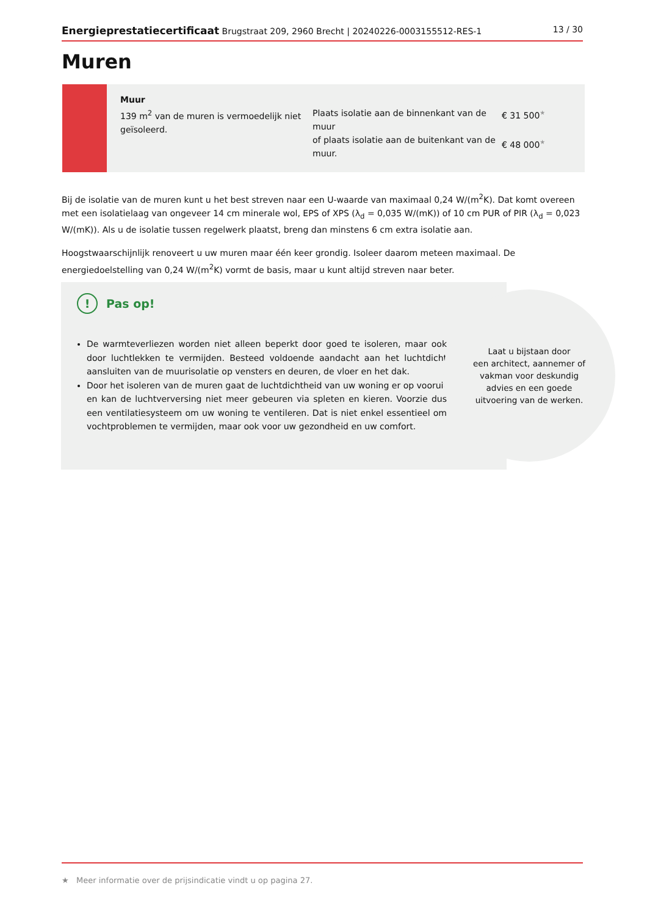Energieprestatiecertificaat Brugstraat 209, 2960 Brecht | 20240226-0003155512-RES-1 13 / 30
Muren
Muur
139 m<sup>2</sup> van de muren is vermoedelijk niet geïsoleerd.
Plaats isolatie aan de binnenkant van de muur
of plaats isolatie aan de buitenkant van de muur.
€ 31 500★
€ 48 000★
Bij de isolatie van de muren kunt u het best streven naar een U-waarde van maximaal 0,24 W/(m<sup>2</sup>K). Dat komt overeen met een isolatielaag van ongeveer 14 cm minerale wol, EPS of XPS (λ<sub>d</sub> = 0,035 W/(mK)) of 10 cm PUR of PIR (λ<sub>d</sub> = 0,023 W/(mK)). Als u de isolatie tussen regelwerk plaatst, breng dan minstens 6 cm extra isolatie aan.
Hoogstwaarschijnlijk renoveert u uw muren maar één keer grondig. Isoleer daarom meteen maximaal. De energiedoelstelling van 0,24 W/(m<sup>2</sup>K) vormt de basis, maar u kunt altijd streven naar beter.
! Pas op!
De warmteverliezen worden niet alleen beperkt door goed te isoleren, maar ook door luchtlekken te vermijden. Besteed voldoende aandacht aan het luchtdicht aansluiten van de muurisolatie op vensters en deuren, de vloer en het dak.
Door het isoleren van de muren gaat de luchtdichtheid van uw woning er op vooruit en kan de luchtverversing niet meer gebeuren via spleten en kieren. Voorzie dus een ventilatiesysteem om uw woning te ventileren. Dat is niet enkel essentieel om vochtproblemen te vermijden, maar ook voor uw gezondheid en uw comfort.
Laat u bijstaan door
een architect, aannemer of
vakman voor deskundig
advies en een goede
uitvoering van de werken.
★ Meer informatie over de prijsindicatie vindt u op pagina 27.